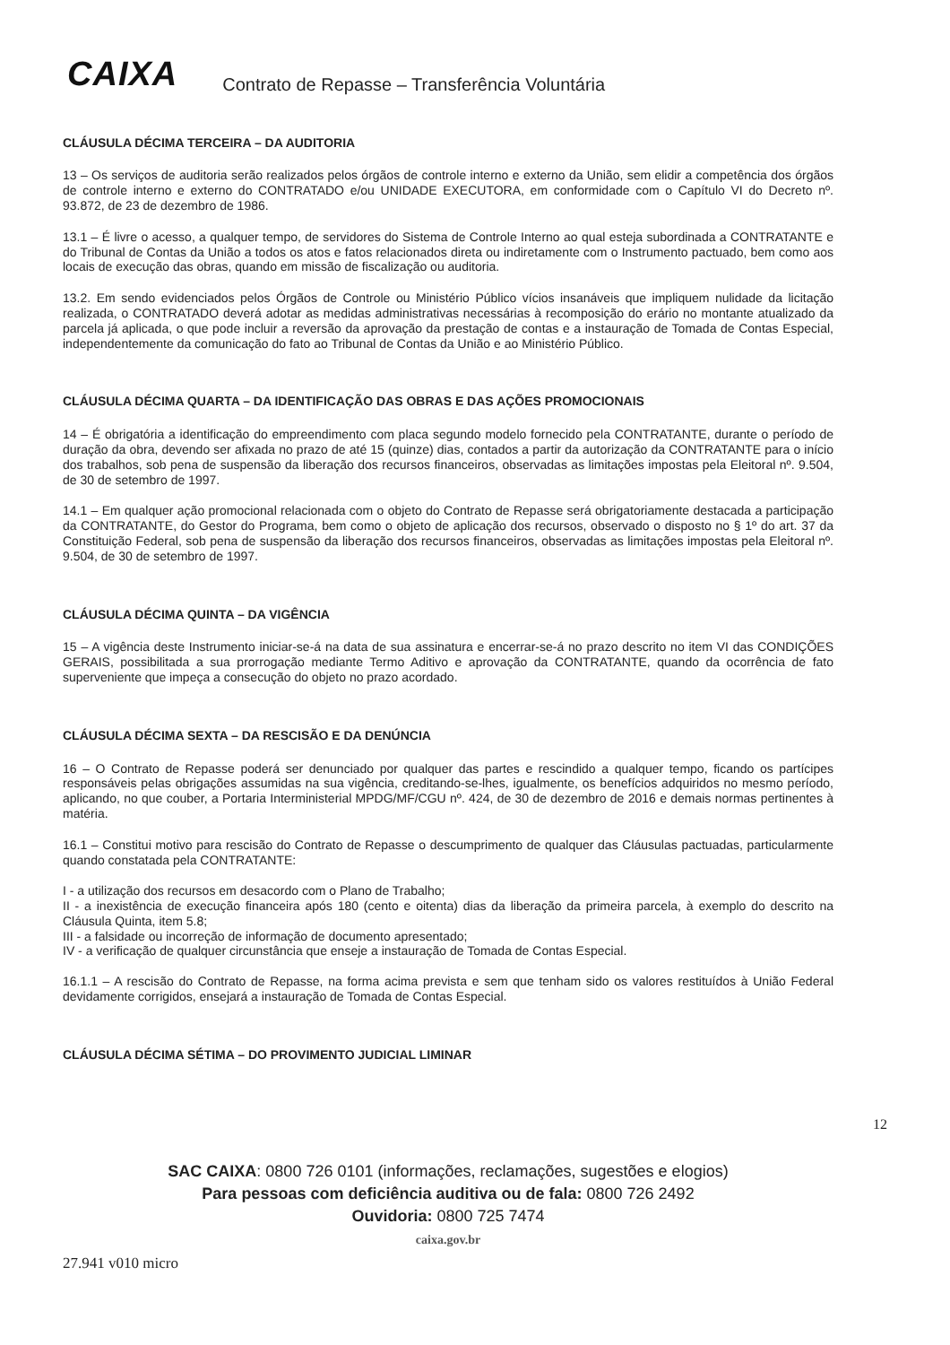CAIXA
Contrato de Repasse – Transferência Voluntária
CLÁUSULA DÉCIMA TERCEIRA – DA AUDITORIA
13 – Os serviços de auditoria serão realizados pelos órgãos de controle interno e externo da União, sem elidir a competência dos órgãos de controle interno e externo do CONTRATADO e/ou UNIDADE EXECUTORA, em conformidade com o Capítulo VI do Decreto nº. 93.872, de 23 de dezembro de 1986.
13.1 – É livre o acesso, a qualquer tempo, de servidores do Sistema de Controle Interno ao qual esteja subordinada a CONTRATANTE e do Tribunal de Contas da União a todos os atos e fatos relacionados direta ou indiretamente com o Instrumento pactuado, bem como aos locais de execução das obras, quando em missão de fiscalização ou auditoria.
13.2. Em sendo evidenciados pelos Órgãos de Controle ou Ministério Público vícios insanáveis que impliquem nulidade da licitação realizada, o CONTRATADO deverá adotar as medidas administrativas necessárias à recomposição do erário no montante atualizado da parcela já aplicada, o que pode incluir a reversão da aprovação da prestação de contas e a instauração de Tomada de Contas Especial, independentemente da comunicação do fato ao Tribunal de Contas da União e ao Ministério Público.
CLÁUSULA DÉCIMA QUARTA – DA IDENTIFICAÇÃO DAS OBRAS E DAS AÇÕES PROMOCIONAIS
14 – É obrigatória a identificação do empreendimento com placa segundo modelo fornecido pela CONTRATANTE, durante o período de duração da obra, devendo ser afixada no prazo de até 15 (quinze) dias, contados a partir da autorização da CONTRATANTE para o início dos trabalhos, sob pena de suspensão da liberação dos recursos financeiros, observadas as limitações impostas pela Eleitoral nº. 9.504, de 30 de setembro de 1997.
14.1 – Em qualquer ação promocional relacionada com o objeto do Contrato de Repasse será obrigatoriamente destacada a participação da CONTRATANTE, do Gestor do Programa, bem como o objeto de aplicação dos recursos, observado o disposto no § 1º do art. 37 da Constituição Federal, sob pena de suspensão da liberação dos recursos financeiros, observadas as limitações impostas pela Eleitoral nº. 9.504, de 30 de setembro de 1997.
CLÁUSULA DÉCIMA QUINTA – DA VIGÊNCIA
15 – A vigência deste Instrumento iniciar-se-á na data de sua assinatura e encerrar-se-á no prazo descrito no item VI das CONDIÇÕES GERAIS, possibilitada a sua prorrogação mediante Termo Aditivo e aprovação da CONTRATANTE, quando da ocorrência de fato superveniente que impeça a consecução do objeto no prazo acordado.
CLÁUSULA DÉCIMA SEXTA – DA RESCISÃO E DA DENÚNCIA
16 – O Contrato de Repasse poderá ser denunciado por qualquer das partes e rescindido a qualquer tempo, ficando os partícipes responsáveis pelas obrigações assumidas na sua vigência, creditando-se-lhes, igualmente, os benefícios adquiridos no mesmo período, aplicando, no que couber, a Portaria Interministerial MPDG/MF/CGU nº. 424, de 30 de dezembro de 2016 e demais normas pertinentes à matéria.
16.1 – Constitui motivo para rescisão do Contrato de Repasse o descumprimento de qualquer das Cláusulas pactuadas, particularmente quando constatada pela CONTRATANTE:
I - a utilização dos recursos em desacordo com o Plano de Trabalho;
II - a inexistência de execução financeira após 180 (cento e oitenta) dias da liberação da primeira parcela, à exemplo do descrito na Cláusula Quinta, item 5.8;
III - a falsidade ou incorreção de informação de documento apresentado;
IV - a verificação de qualquer circunstância que enseje a instauração de Tomada de Contas Especial.
16.1.1 – A rescisão do Contrato de Repasse, na forma acima prevista e sem que tenham sido os valores restituídos à União Federal devidamente corrigidos, ensejará a instauração de Tomada de Contas Especial.
CLÁUSULA DÉCIMA SÉTIMA – DO PROVIMENTO JUDICIAL LIMINAR
12
SAC CAIXA: 0800 726 0101 (informações, reclamações, sugestões e elogios)
Para pessoas com deficiência auditiva ou de fala: 0800 726 2492
Ouvidoria: 0800 725 7474
caixa.gov.br
27.941 v010 micro